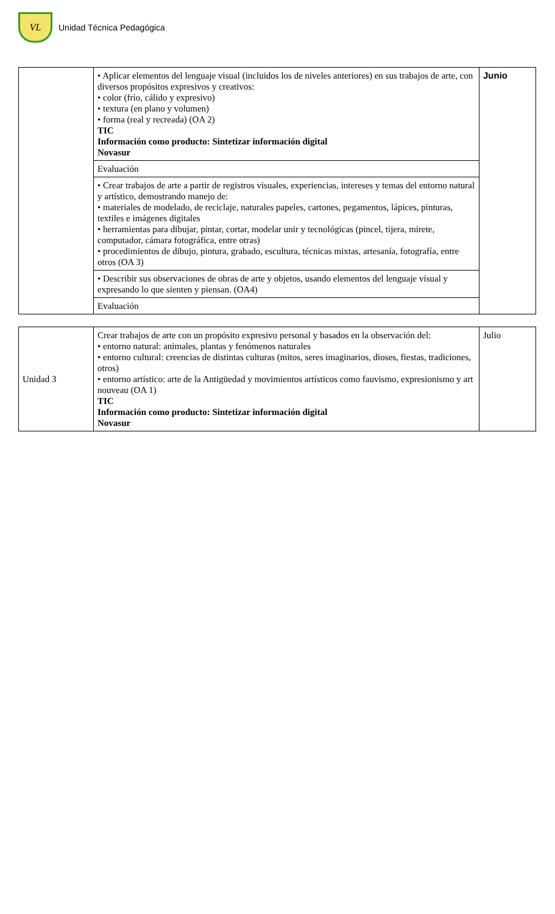VL
Unidad Técnica Pedagógica
| | • Aplicar elementos del lenguaje visual (incluidos los de niveles anteriores) en sus trabajos de arte, con diversos propósitos expresivos y creativos: • color (frío, cálido y expresivo) • textura (en plano y volumen) • forma (real y recreada) (OA 2) TIC Información como producto: Sintetizar información digital Novasur | Junio |
| | Evaluación | |
| | • Crear trabajos de arte a partir de registros visuales, experiencias, intereses y temas del entorno natural y artístico, demostrando manejo de: • materiales de modelado, de reciclaje, naturales papeles, cartones, pegamentos, lápices, pinturas, textiles e imágenes digitales • herramientas para dibujar, pintar, cortar, modelar unir y tecnológicas (pincel, tijera, mirete, computador, cámara fotográfica, entre otras) • procedimientos de dibujo, pintura, grabado, escultura, técnicas mixtas, artesanía, fotografía, entre otros (OA 3) | |
| | • Describir sus observaciones de obras de arte y objetos, usando elementos del lenguaje visual y expresando lo que sienten y piensan. (OA4) | |
| | Evaluación | |
| Unidad 3 | Crear trabajos de arte con un propósito expresivo personal y basados en la observación del: • entorno natural: animales, plantas y fenómenos naturales • entorno cultural: creencias de distintas culturas (mitos, seres imaginarios, dioses, fiestas, tradiciones, otros) • entorno artístico: arte de la Antigüedad y movimientos artísticos como fauvismo, expresionismo y art nouveau (OA 1) TIC Información como producto: Sintetizar información digital Novasur | Julio |